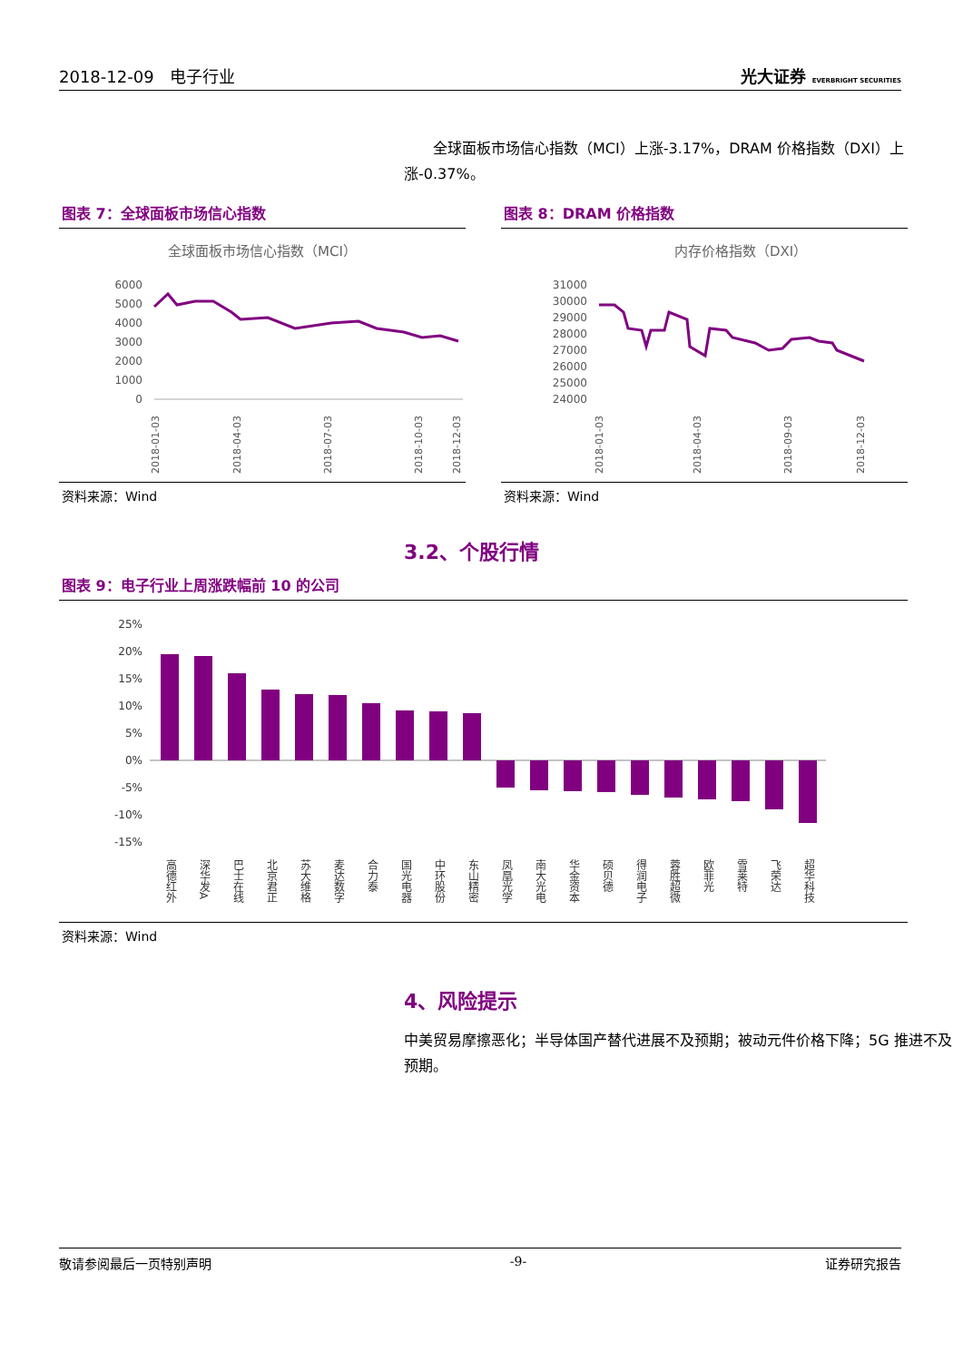2018-12-09 电子行业 光大证券 EVERBRIGHT SECURITIES
全球面板市场信心指数（MCI）上涨-3.17%，DRAM 价格指数（DXI）上涨-0.37%。
图表 7：全球面板市场信心指数
全球面板市场信心指数（MCI）
6000
5000
4000
3000
2000
1000
0
2018-01-03
2018-04-03
2018-07-03
2018-10-03
2018-12-03
资料来源：Wind
图表 8：DRAM 价格指数
内存价格指数（DXI）
31000
30000
29000
28000
27000
26000
25000
24000
2018-01-03
2018-04-03
2018-09-03
2018-12-03
资料来源：Wind
3.2、个股行情
图表 9：电子行业上周涨跌幅前 10 的公司
25%
20%
15%
10%
5%
0%
-5%
-10%
-15%
高德红外
深华发A
巴士在线
北京君正
苏大维格
麦达数字
合力泰
国光电器
中环股份
东山精密
凤凰光学
南大光电
华金资本
硕贝德
得润电子
蓉胜超微
欧菲光
雪莱特
飞荣达
超华科技
资料来源：Wind
4、风险提示
中美贸易摩擦恶化；半导体国产替代进展不及预期；被动元件价格下降；5G 推进不及预期。
敬请参阅最后一页特别声明 -9- 证券研究报告